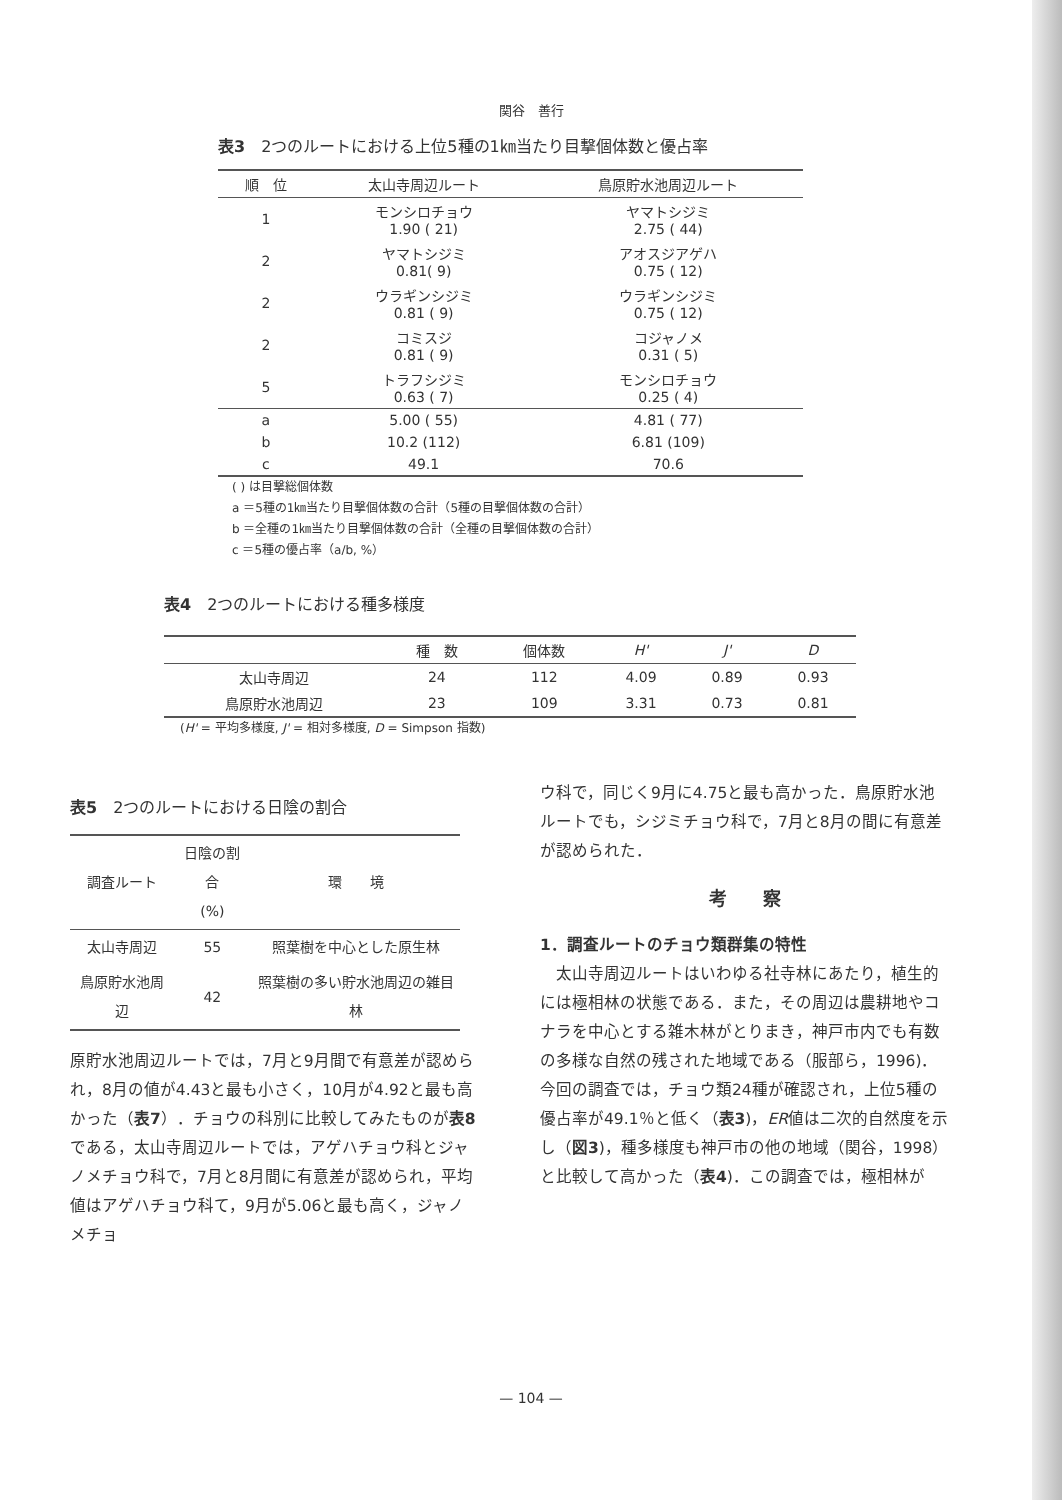関谷　善行
表3　2つのルートにおける上位5種の1㎞当たり目撃個体数と優占率
| 順 位 | 太山寺周辺ルート | 鳥原貯水池周辺ルート |
| --- | --- | --- |
| 1 | モンシロチョウ 1.90 ( 21) | ヤマトシジミ 2.75 ( 44) |
| 2 | ヤマトシジミ 0.81( 9) | アオスジアゲハ 0.75 ( 12) |
| 2 | ウラギンシジミ 0.81 ( 9) | ウラギンシジミ 0.75 ( 12) |
| 2 | コミスジ 0.81 ( 9) | コジャノメ 0.31 ( 5) |
| 5 | トラフシジミ 0.63 ( 7) | モンシロチョウ 0.25 ( 4) |
| a | 5.00 ( 55) | 4.81 ( 77) |
| b | 10.2 (112) | 6.81 (109) |
| c | 49.1 | 70.6 |
( ) は目撃総個体数
a ＝5種の1㎞当たり目撃個体数の合計（5種の目撃個体数の合計）
b ＝全種の1㎞当たり目撃個体数の合計（全種の目撃個体数の合計）
c ＝5種の優占率（a/b, %）
表4　2つのルートにおける種多様度
| | 種 数 | 個体数 | H' | J' | D |
| --- | --- | --- | --- | --- | --- |
| 太山寺周辺 | 24 | 112 | 4.09 | 0.89 | 0.93 |
| 鳥原貯水池周辺 | 23 | 109 | 3.31 | 0.73 | 0.81 |
(H' = 平均多様度, J' = 相対多様度, D = Simpson 指数)
表5　2つのルートにおける日陰の割合
| 調査ルート | 日陰の割合 (%) | 環 境 |
| --- | --- | --- |
| 太山寺周辺 | 55 | 照葉樹を中心とした原生林 |
| 鳥原貯水池周辺 | 42 | 照葉樹の多い貯水池周辺の雑目林 |
原貯水池周辺ルートでは，7月と9月間で有意差が認められ，8月の値が4.43と最も小さく，10月が4.92と最も高かった（表7）．チョウの科別に比較してみたものが表8である，太山寺周辺ルートでは，アゲハチョウ科とジャノメチョウ科で，7月と8月間に有意差が認められ，平均値はアゲハチョウ科て，9月が5.06と最も高く，ジャノメチョ
ウ科で，同じく9月に4.75と最も高かった．鳥原貯水池ルートでも，シジミチョウ科で，7月と8月の間に有意差が認められた．
考　　察
1．調査ルートのチョウ類群集の特性
　太山寺周辺ルートはいわゆる社寺林にあたり，植生的には極相林の状態である．また，その周辺は農耕地やコナラを中心とする雑木林がとりまき，神戸市内でも有数の多様な自然の残された地域である（服部ら，1996)．今回の調査では，チョウ類24種が確認され，上位5種の優占率が49.1％と低く（表3)，ER値は二次的自然度を示し（図3)，種多様度も神戸市の他の地域（関谷，1998）と比較して高かった（表4)．この調査では，極相林が
— 104 —